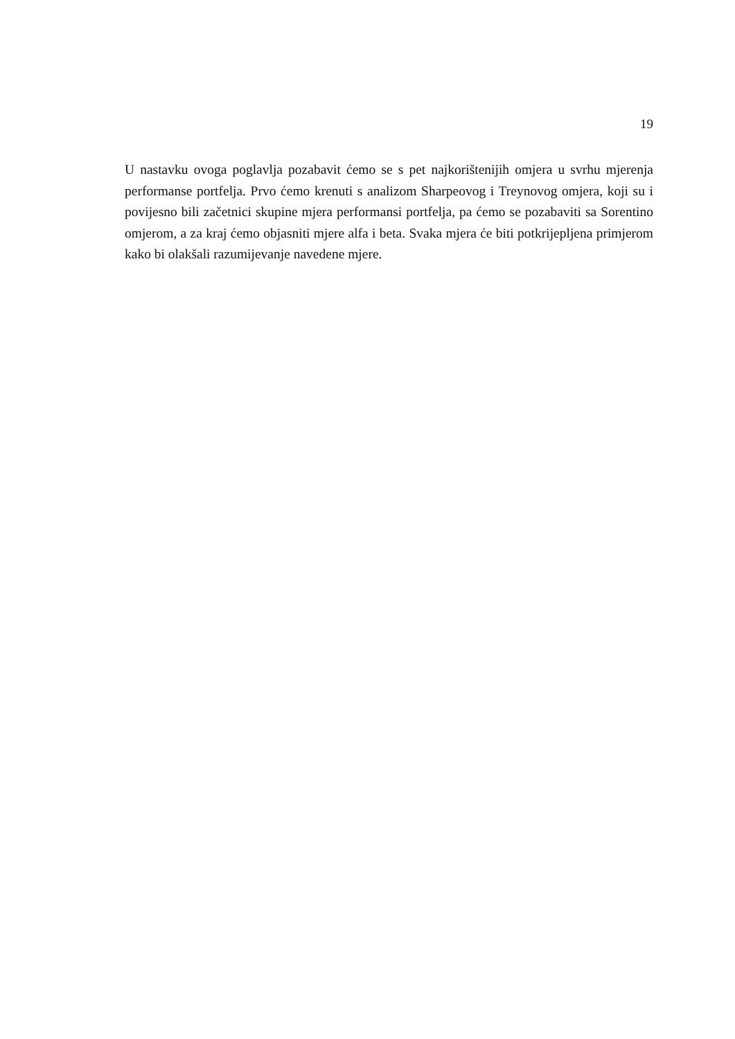19
U nastavku ovoga poglavlja pozabavit ćemo se s pet najkorištenijih omjera u svrhu mjerenja performanse portfelja. Prvo ćemo krenuti s analizom Sharpeovog i Treynovog omjera, koji su i povijesno bili začetnici skupine mjera performansi portfelja, pa ćemo se pozabaviti sa Sorentino omjerom, a za kraj ćemo objasniti mjere alfa i beta. Svaka mjera će biti potkrijepljena primjerom kako bi olakšali razumijevanje navedene mjere.